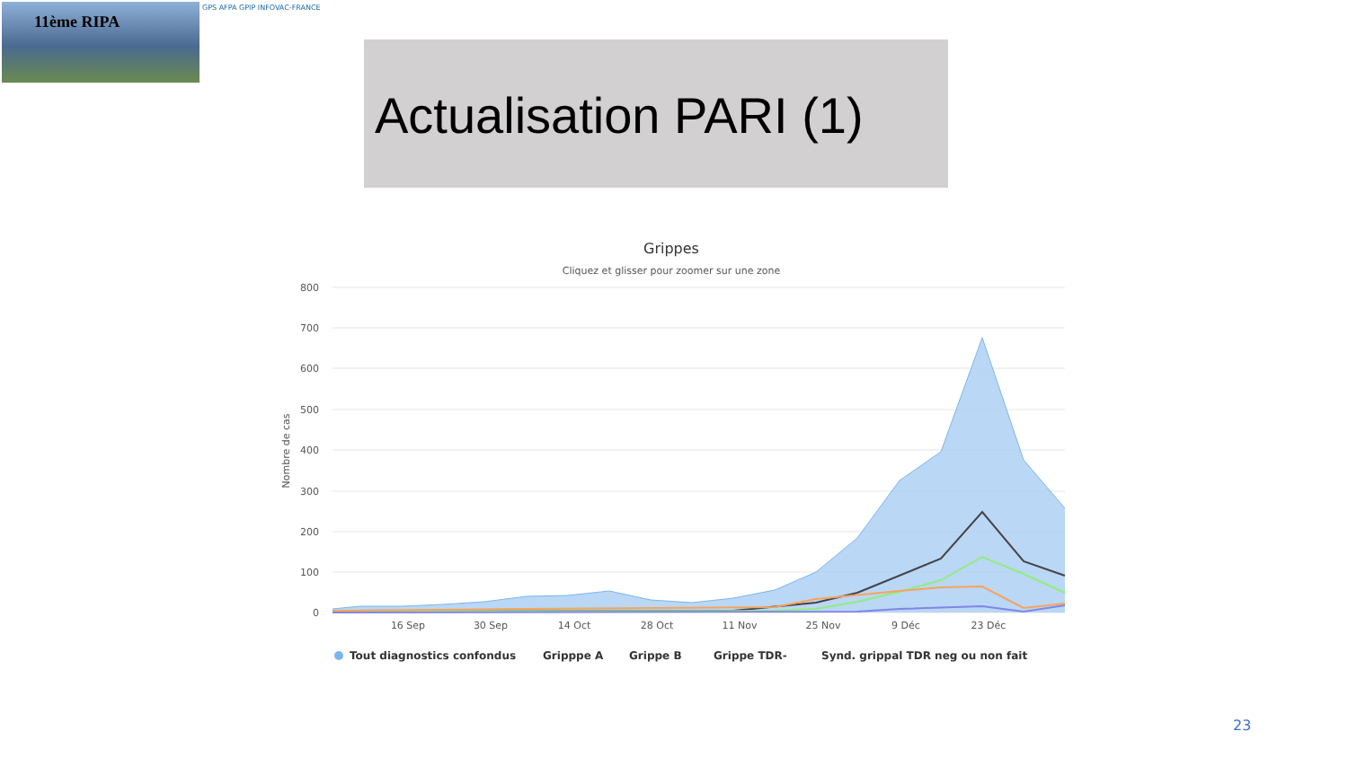11ème RIPA GPS AFPA GPIP INFOVAC-FRANCE
Actualisation PARI (1)
Grippes
Cliquez et glisser pour zoomer sur une zone
800
700
600
500
400
300
200
100
0
Nombre de cas
16 Sep
30 Sep
14 Oct
28 Oct
11 Nov
25 Nov
9 Déc
23 Déc
Tout diagnostics confondus
Gripppe A
Grippe B
Grippe TDR-
Synd. grippal TDR neg ou non fait
23